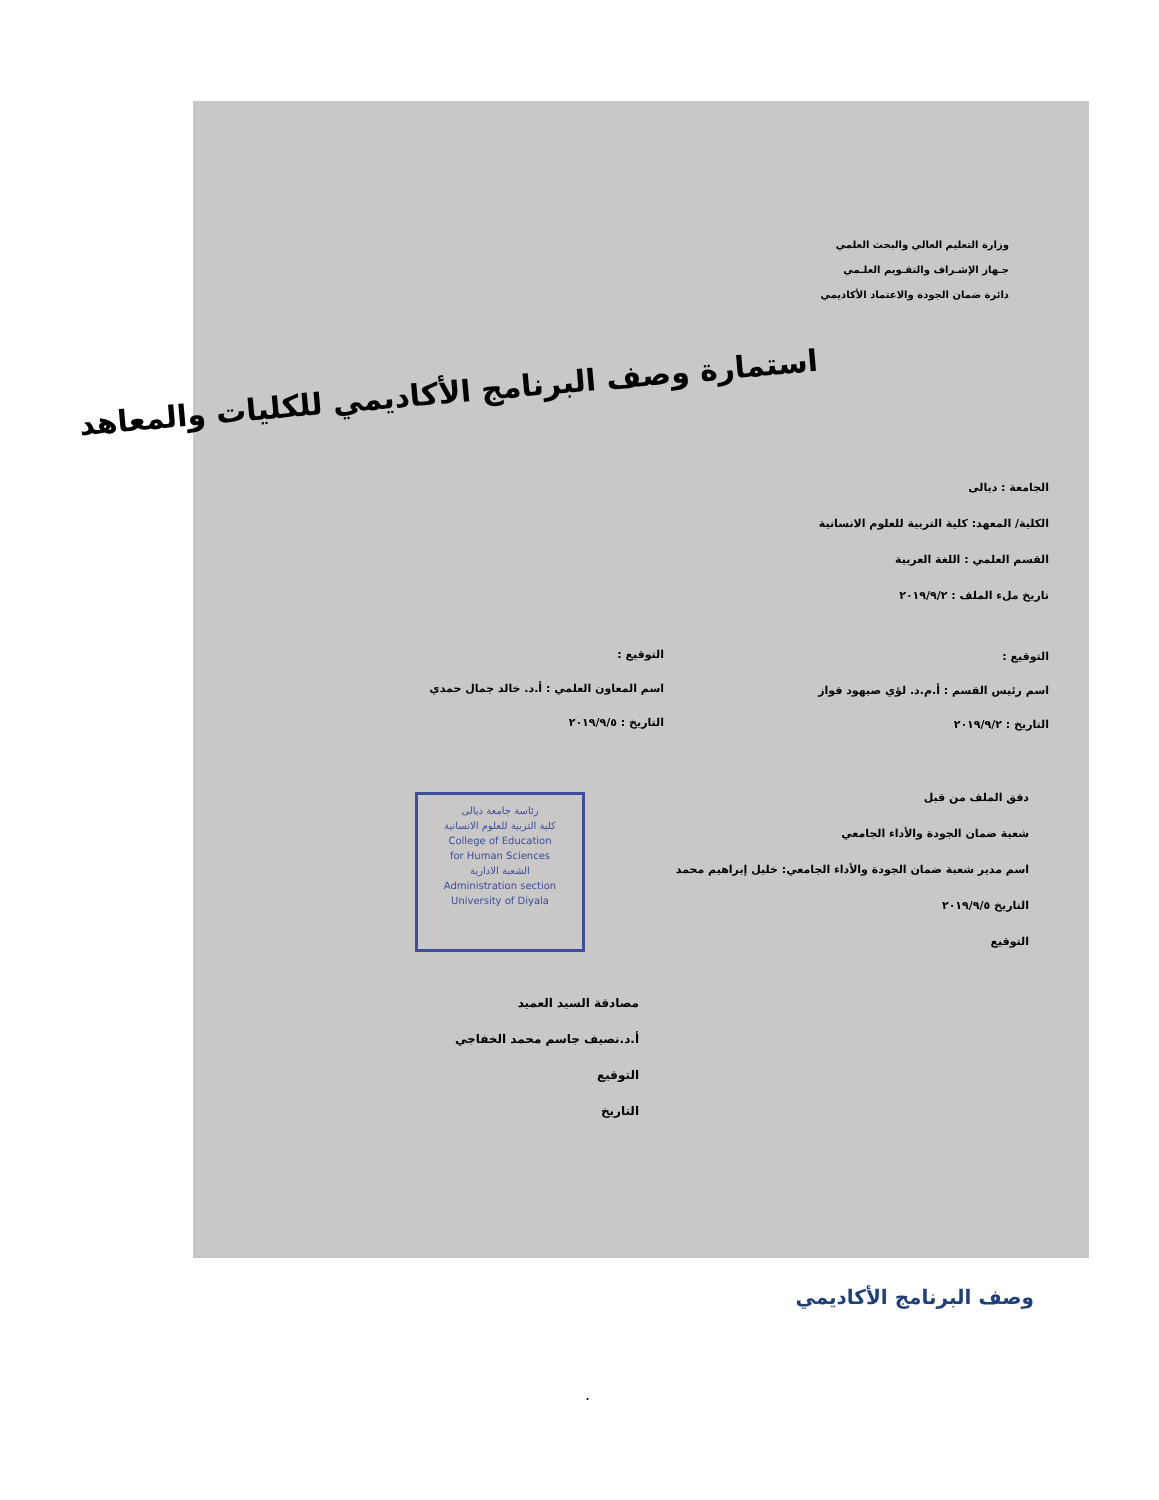وزارة التعليم العالي والبحث العلمي
جـهاز الإشـراف والتقـويم العلـمي
دائرة ضمان الجودة والاعتماد الأكاديمي
استمارة وصف البرنامج الأكاديمي للكليات والمعاهد
الجامعة : ديالى
الكلية/ المعهد: كلية التربية للعلوم الانسانية
القسم العلمي : اللغة العربية
تاريخ ملء الملف : ٢٠١٩/٩/٢
التوقيع :
اسم رئيس القسم : أ.م.د. لؤي صيهود فواز
التاريخ : ٢٠١٩/٩/٢
التوقيع :
اسم المعاون العلمي : أ.د. خالد جمال حمدي
التاريخ : ٢٠١٩/٩/٥
دقق الملف من قبل
شعبة ضمان الجودة والأداء الجامعي
اسم مدير شعبة ضمان الجودة والأداء الجامعي: خليل إبراهيم محمد
التاريخ ٢٠١٩/٩/٥
التوقيع
رئاسة جامعة ديالى
كلية التربية للعلوم الانسانية
College of Education
for Human Sciences
الشعبة الادارية
Administration section
University of Diyala
مصادقة السيد العميد
أ.د.نصيف جاسم محمد الخفاجي
التوقيع
التاريخ
وصف البرنامج الأكاديمي
.